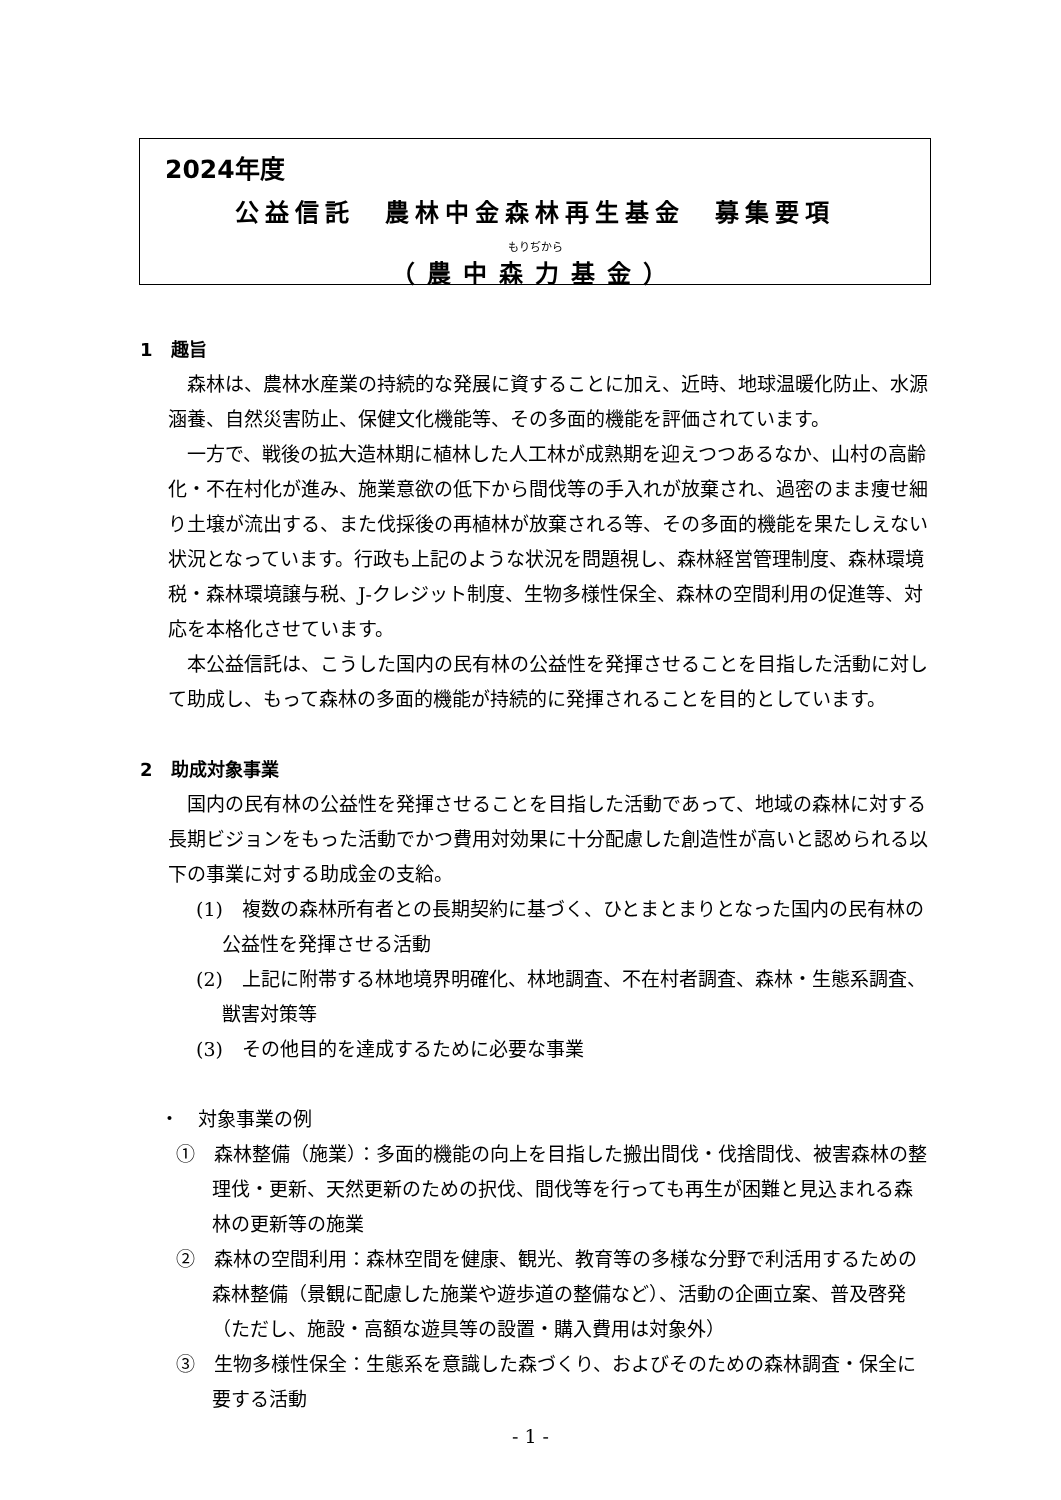2024年度
公益信託　農林中金森林再生基金　募集要項
もりぢから
（農中森力基金）
1　趣旨
森林は、農林水産業の持続的な発展に資することに加え、近時、地球温暖化防止、水源涵養、自然災害防止、保健文化機能等、その多面的機能を評価されています。
一方で、戦後の拡大造林期に植林した人工林が成熟期を迎えつつあるなか、山村の高齢化・不在村化が進み、施業意欲の低下から間伐等の手入れが放棄され、過密のまま痩せ細り土壌が流出する、また伐採後の再植林が放棄される等、その多面的機能を果たしえない状況となっています。行政も上記のような状況を問題視し、森林経営管理制度、森林環境税・森林環境譲与税、J-クレジット制度、生物多様性保全、森林の空間利用の促進等、対応を本格化させています。
本公益信託は、こうした国内の民有林の公益性を発揮させることを目指した活動に対して助成し、もって森林の多面的機能が持続的に発揮されることを目的としています。
2　助成対象事業
国内の民有林の公益性を発揮させることを目指した活動であって、地域の森林に対する長期ビジョンをもった活動でかつ費用対効果に十分配慮した創造性が高いと認められる以下の事業に対する助成金の支給。
(1)　複数の森林所有者との長期契約に基づく、ひとまとまりとなった国内の民有林の公益性を発揮させる活動
(2)　上記に附帯する林地境界明確化、林地調査、不在村者調査、森林・生態系調査、獣害対策等
(3)　その他目的を達成するために必要な事業
・　対象事業の例
①　森林整備（施業）：多面的機能の向上を目指した搬出間伐・伐捨間伐、被害森林の整理伐・更新、天然更新のための択伐、間伐等を行っても再生が困難と見込まれる森林の更新等の施業
②　森林の空間利用：森林空間を健康、観光、教育等の多様な分野で利活用するための森林整備（景観に配慮した施業や遊歩道の整備など）、活動の企画立案、普及啓発（ただし、施設・高額な遊具等の設置・購入費用は対象外）
③　生物多様性保全：生態系を意識した森づくり、およびそのための森林調査・保全に要する活動
- 1 -